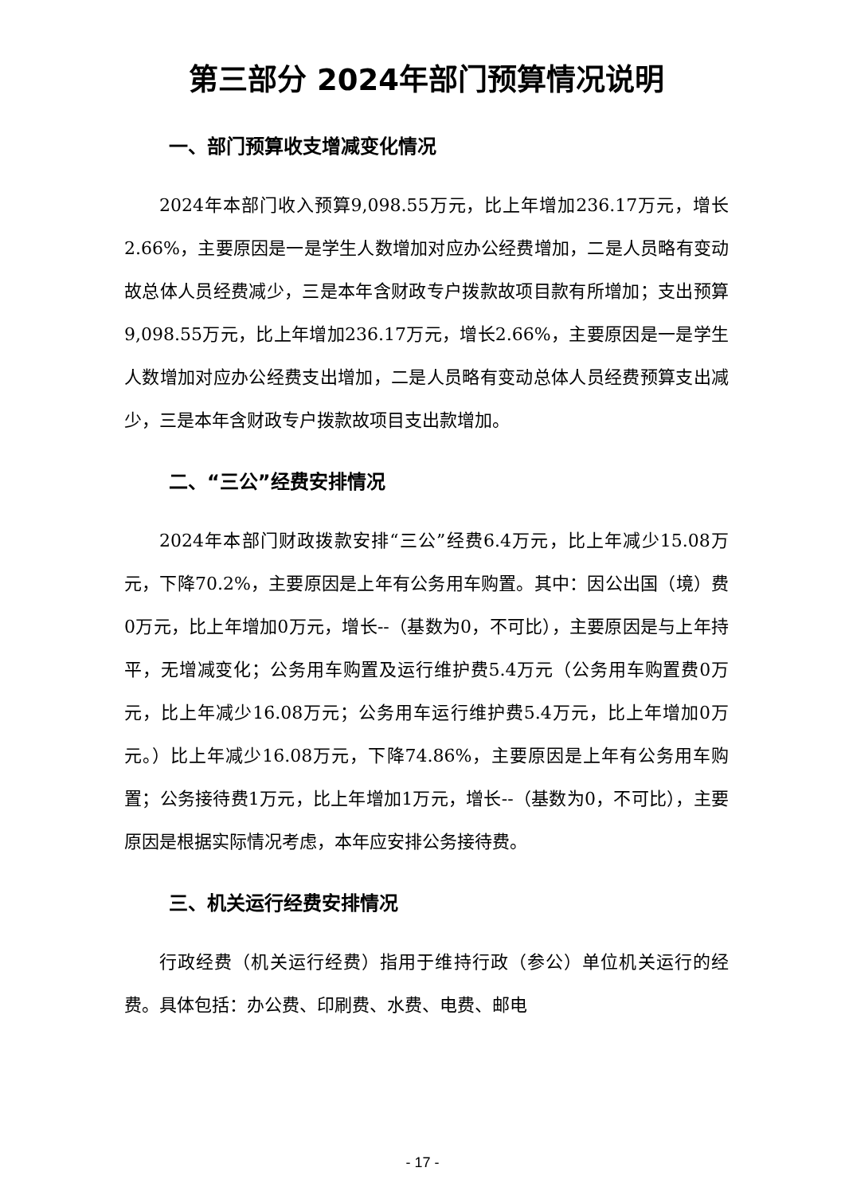第三部分 2024年部门预算情况说明
一、部门预算收支增减变化情况
2024年本部门收入预算9,098.55万元，比上年增加236.17万元，增长2.66%，主要原因是一是学生人数增加对应办公经费增加，二是人员略有变动故总体人员经费减少，三是本年含财政专户拨款故项目款有所增加；支出预算9,098.55万元，比上年增加236.17万元，增长2.66%，主要原因是一是学生人数增加对应办公经费支出增加，二是人员略有变动总体人员经费预算支出减少，三是本年含财政专户拨款故项目支出款增加。
二、“三公”经费安排情况
2024年本部门财政拨款安排“三公”经费6.4万元，比上年减少15.08万元，下降70.2%，主要原因是上年有公务用车购置。其中：因公出国（境）费0万元，比上年增加0万元，增长--（基数为0，不可比），主要原因是与上年持平，无增减变化；公务用车购置及运行维护费5.4万元（公务用车购置费0万元，比上年减少16.08万元；公务用车运行维护费5.4万元，比上年增加0万元。）比上年减少16.08万元，下降74.86%，主要原因是上年有公务用车购置；公务接待费1万元，比上年增加1万元，增长--（基数为0，不可比），主要原因是根据实际情况考虑，本年应安排公务接待费。
三、机关运行经费安排情况
行政经费（机关运行经费）指用于维持行政（参公）单位机关运行的经费。具体包括：办公费、印刷费、水费、电费、邮电
- 17 -